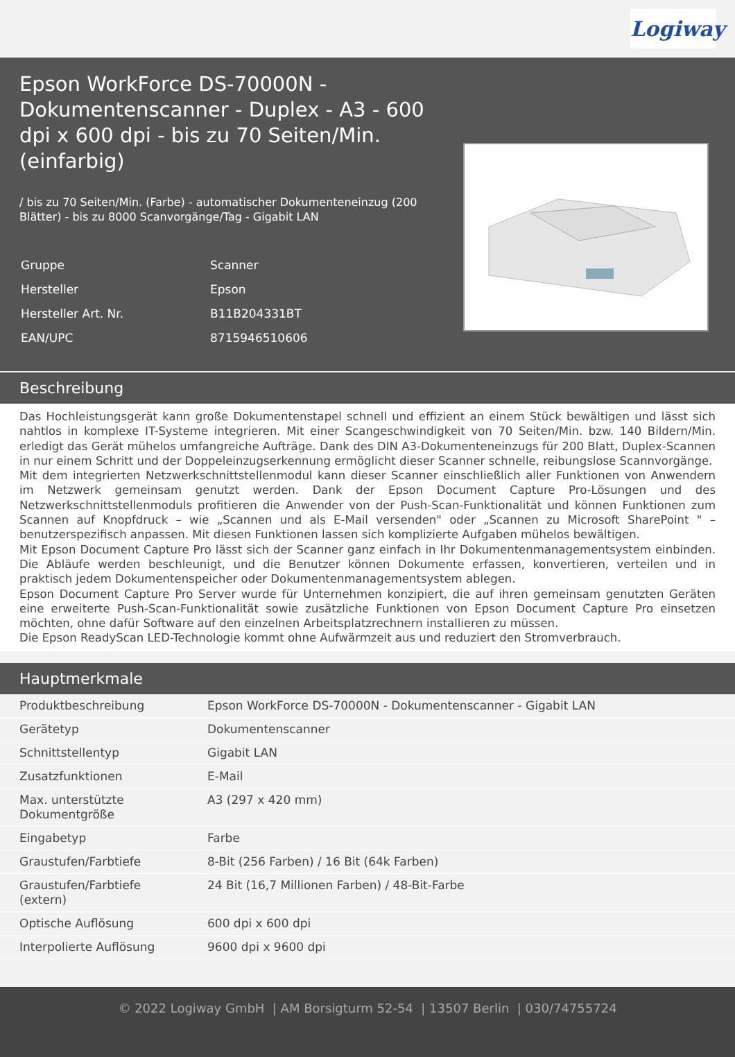Logiway
Epson WorkForce DS-70000N - Dokumentenscanner - Duplex - A3 - 600 dpi x 600 dpi - bis zu 70 Seiten/Min. (einfarbig)
/ bis zu 70 Seiten/Min. (Farbe) - automatischer Dokumenteneinzug (200 Blätter) - bis zu 8000 Scanvorgänge/Tag - Gigabit LAN
| Gruppe | Scanner |
| Hersteller | Epson |
| Hersteller Art. Nr. | B11B204331BT |
| EAN/UPC | 8715946510606 |
Beschreibung
Das Hochleistungsgerät kann große Dokumentenstapel schnell und effizient an einem Stück bewältigen und lässt sich nahtlos in komplexe IT-Systeme integrieren. Mit einer Scangeschwindigkeit von 70 Seiten/Min. bzw. 140 Bildern/Min. erledigt das Gerät mühelos umfangreiche Aufträge. Dank des DIN A3-Dokumenteneinzugs für 200 Blatt, Duplex-Scannen in nur einem Schritt und der Doppeleinzugserkennung ermöglicht dieser Scanner schnelle, reibungslose Scannvorgänge.
Mit dem integrierten Netzwerkschnittstellenmodul kann dieser Scanner einschließlich aller Funktionen von Anwendern im Netzwerk gemeinsam genutzt werden. Dank der Epson Document Capture Pro-Lösungen und des Netzwerkschnittstellenmoduls profitieren die Anwender von der Push-Scan-Funktionalität und können Funktionen zum Scannen auf Knopfdruck – wie „Scannen und als E-Mail versenden" oder „Scannen zu Microsoft SharePoint " – benutzerspezifisch anpassen. Mit diesen Funktionen lassen sich komplizierte Aufgaben mühelos bewältigen.
Mit Epson Document Capture Pro lässt sich der Scanner ganz einfach in Ihr Dokumentenmanagementsystem einbinden. Die Abläufe werden beschleunigt, und die Benutzer können Dokumente erfassen, konvertieren, verteilen und in praktisch jedem Dokumentenspeicher oder Dokumentenmanagementsystem ablegen.
Epson Document Capture Pro Server wurde für Unternehmen konzipiert, die auf ihren gemeinsam genutzten Geräten eine erweiterte Push-Scan-Funktionalität sowie zusätzliche Funktionen von Epson Document Capture Pro einsetzen möchten, ohne dafür Software auf den einzelnen Arbeitsplatzrechnern installieren zu müssen.
Die Epson ReadyScan LED-Technologie kommt ohne Aufwärmzeit aus und reduziert den Stromverbrauch.
Hauptmerkmale
| Produktbeschreibung | Epson WorkForce DS-70000N - Dokumentenscanner - Gigabit LAN |
| Gerätetyp | Dokumentenscanner |
| Schnittstellentyp | Gigabit LAN |
| Zusatzfunktionen | E-Mail |
| Max. unterstützte Dokumentgröße | A3 (297 x 420 mm) |
| Eingabetyp | Farbe |
| Graustufen/Farbtiefe | 8-Bit (256 Farben) / 16 Bit (64k Farben) |
| Graustufen/Farbtiefe (extern) | 24 Bit (16,7 Millionen Farben) / 48-Bit-Farbe |
| Optische Auflösung | 600 dpi x 600 dpi |
| Interpolierte Auflösung | 9600 dpi x 9600 dpi |
© 2022 Logiway GmbH | AM Borsigturm 52-54 | 13507 Berlin | 030/74755724